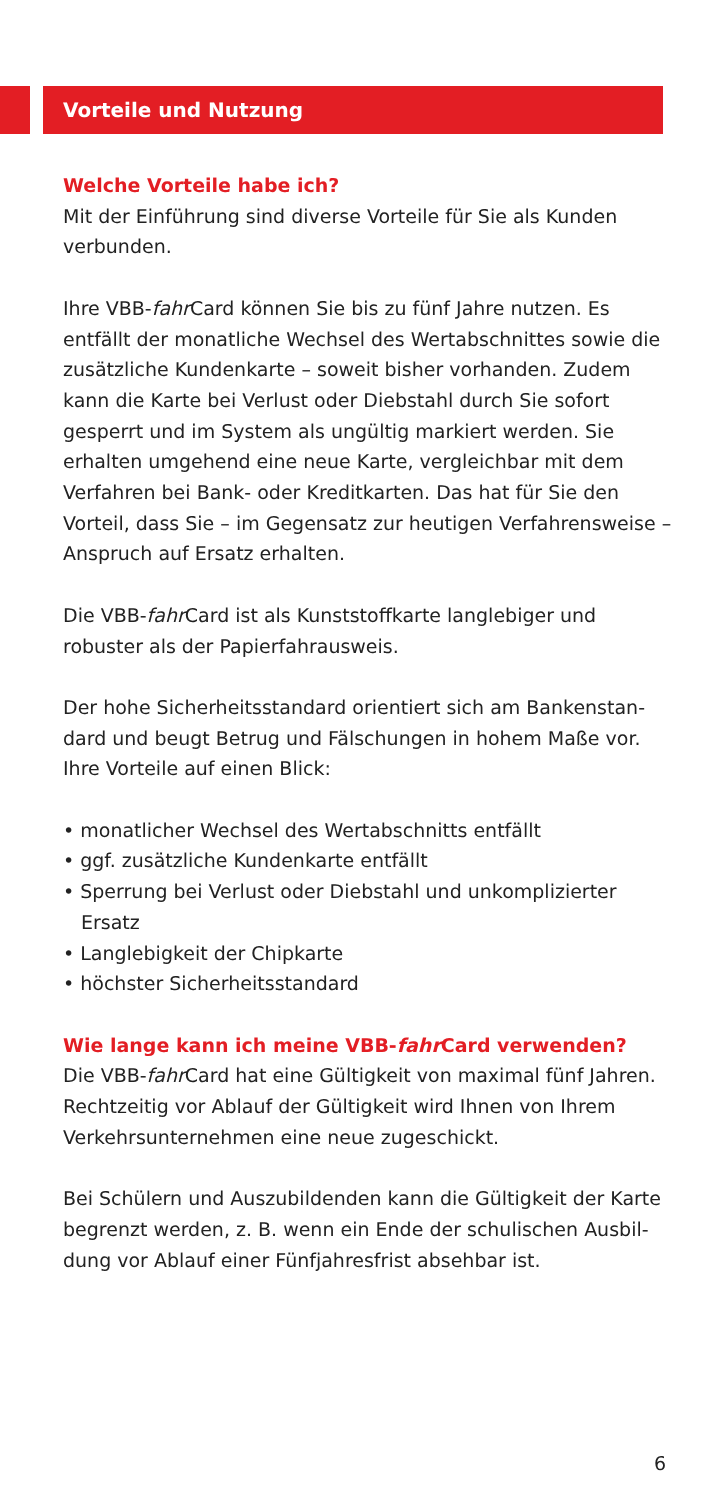Vorteile und Nutzung
Welche Vorteile habe ich?
Mit der Einführung sind diverse Vorteile für Sie als Kunden verbunden.
Ihre VBB-fahr Card können Sie bis zu fünf Jahre nutzen. Es entfällt der monatliche Wechsel des Wertabschnittes sowie die zusätzliche Kundenkarte – soweit bisher vorhanden. Zudem kann die Karte bei Verlust oder Diebstahl durch Sie sofort gesperrt und im System als ungültig markiert werden. Sie erhalten umgehend eine neue Karte, vergleichbar mit dem Verfahren bei Bank- oder Kreditkarten. Das hat für Sie den Vorteil, dass Sie – im Gegensatz zur heutigen Verfahrensweise – Anspruch auf Ersatz erhalten.
Die VBB-fahr Card ist als Kunststoffkarte langlebiger und robuster als der Papierfahrausweis.
Der hohe Sicherheitsstandard orientiert sich am Bankenstan-dard und beugt Betrug und Fälschungen in hohem Maße vor. Ihre Vorteile auf einen Blick:
• monatlicher Wechsel des Wertabschnitts entfällt
• ggf. zusätzliche Kundenkarte entfällt
• Sperrung bei Verlust oder Diebstahl und unkomplizierter Ersatz
• Langlebigkeit der Chipkarte
• höchster Sicherheitsstandard
Wie lange kann ich meine VBB-fahr Card verwenden?
Die VBB-fahr Card hat eine Gültigkeit von maximal fünf Jahren. Rechtzeitig vor Ablauf der Gültigkeit wird Ihnen von Ihrem Verkehrsunternehmen eine neue zugeschickt.
Bei Schülern und Auszubildenden kann die Gültigkeit der Karte begrenzt werden, z. B. wenn ein Ende der schulischen Ausbil-dung vor Ablauf einer Fünfjahresfrist absehbar ist.
6